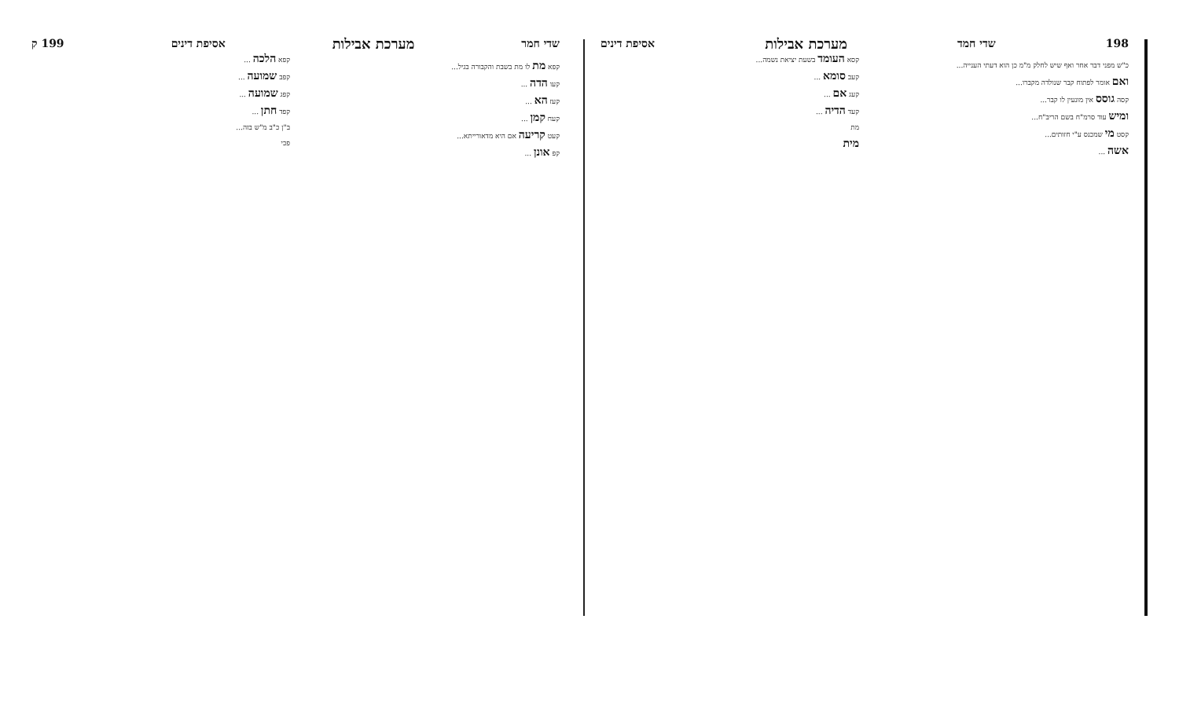198 שדי חמד מערכת אבילות אסיפת דינים
כ"ש מפני דבר אחר ואף שיש לחלק מ"מ כן הוא דעתי הענייה...
ואם אומר לפתוח קבר שנולדה מקברו...
קסה גוסס אין מונעין לו קבר...
ומיש עוד סרמ"ח בשם הריב"ח...
קסט מי שמכנס ע"י חזותים...
אשה ...
קסא העומד בשעת יציאת נשמה...
קעב סומא ...
קעג אם ...
קעד הדיה ...
מת
מית
שדי חמר מערכת אבילות אסיפת דינים 199 ק
קפא מת לו מת בשבת והקבורה בגיל...
קעו הדה ...
קעז הא ...
קעח קמן ...
קעט קריעה אם היא מדאורייתא...
קפ אונן ...
קפא הלכה ...
קפב שמועה ...
קפג שמועה ...
קפד חתן ...
ב"ן כ"ב מ"ש בזה...
פכי